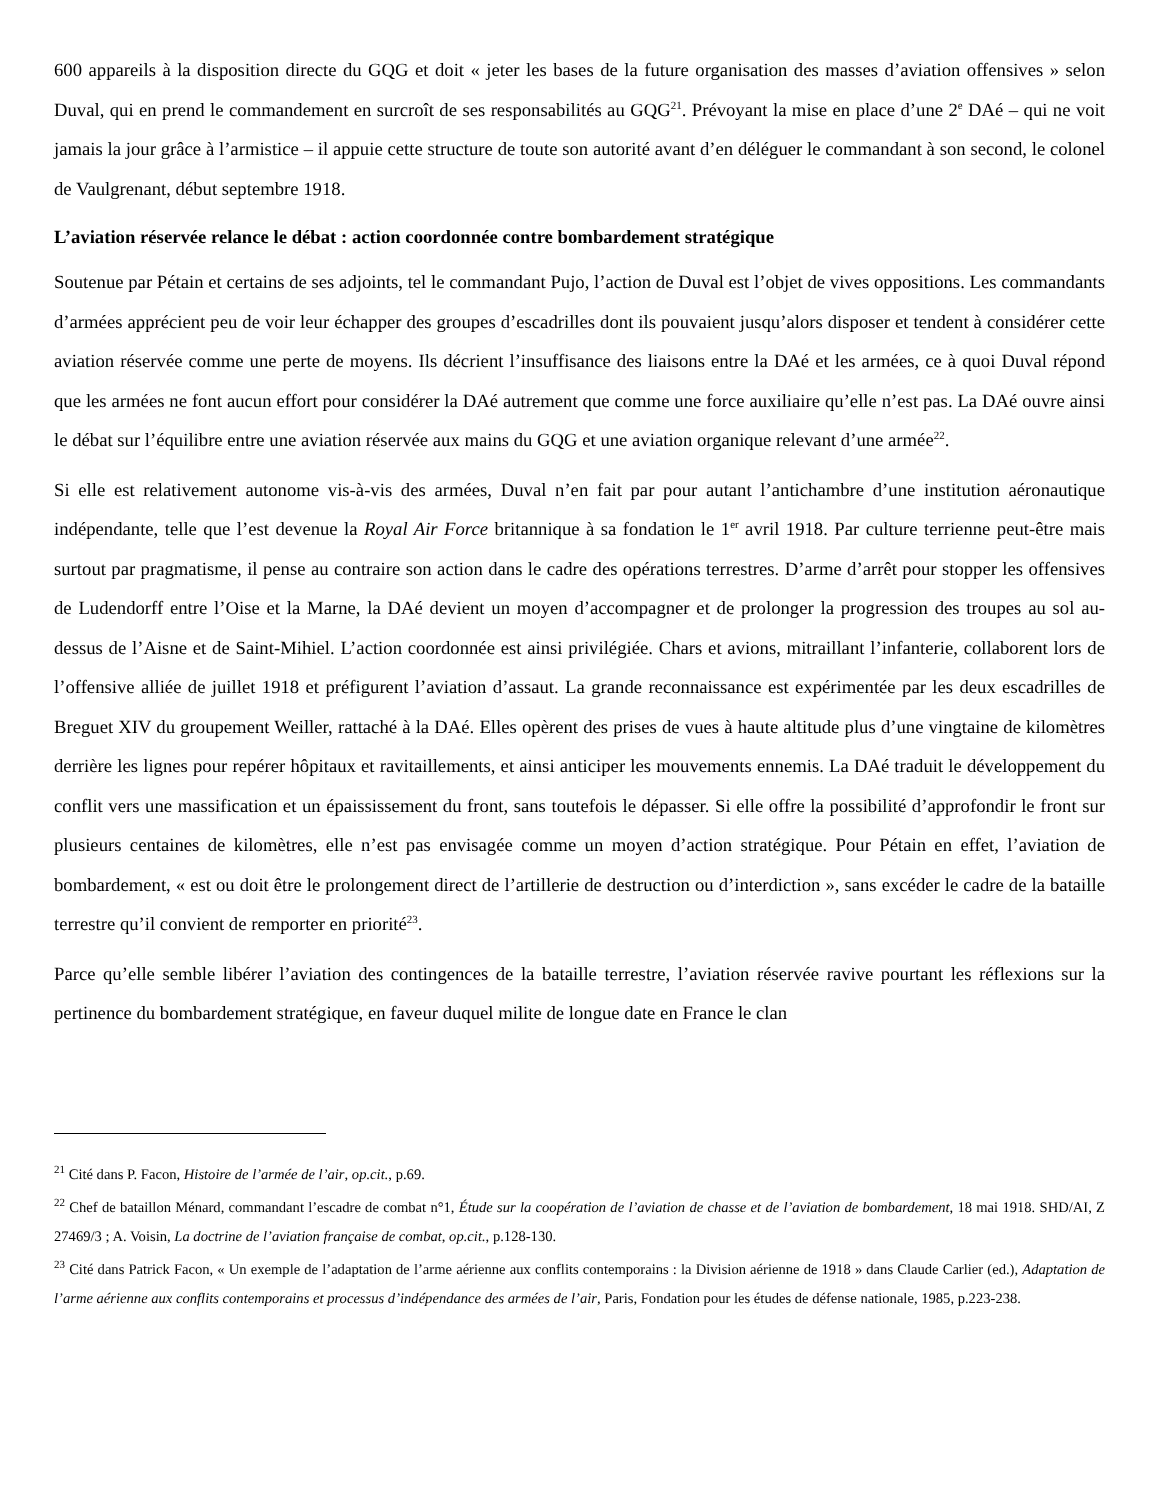600 appareils à la disposition directe du GQG et doit « jeter les bases de la future organisation des masses d’aviation offensives » selon Duval, qui en prend le commandement en surcroît de ses responsabilités au GQG<sup>21</sup>. Prévoyant la mise en place d’une 2<sup>e</sup> DAé – qui ne voit jamais la jour grâce à l’armistice – il appuie cette structure de toute son autorité avant d’en déléguer le commandant à son second, le colonel de Vaulgrenant, début septembre 1918.
L’aviation réservée relance le débat : action coordonnée contre bombardement stratégique
Soutenue par Pétain et certains de ses adjoints, tel le commandant Pujo, l’action de Duval est l’objet de vives oppositions. Les commandants d’armées apprécient peu de voir leur échapper des groupes d’escadrilles dont ils pouvaient jusqu’alors disposer et tendent à considérer cette aviation réservée comme une perte de moyens. Ils décrient l’insuffisance des liaisons entre la DAé et les armées, ce à quoi Duval répond que les armées ne font aucun effort pour considérer la DAé autrement que comme une force auxiliaire qu’elle n’est pas. La DAé ouvre ainsi le débat sur l’équilibre entre une aviation réservée aux mains du GQG et une aviation organique relevant d’une armée<sup>22</sup>.
Si elle est relativement autonome vis-à-vis des armées, Duval n’en fait par pour autant l’antichambre d’une institution aéronautique indépendante, telle que l’est devenue la Royal Air Force britannique à sa fondation le 1<sup>er</sup> avril 1918. Par culture terrienne peut-être mais surtout par pragmatisme, il pense au contraire son action dans le cadre des opérations terrestres. D’arme d’arrêt pour stopper les offensives de Ludendorff entre l’Oise et la Marne, la DAé devient un moyen d’accompagner et de prolonger la progression des troupes au sol au-dessus de l’Aisne et de Saint-Mihiel. L’action coordonnée est ainsi privilégiée. Chars et avions, mitraillant l’infanterie, collaborent lors de l’offensive alliée de juillet 1918 et préfigurent l’aviation d’assaut. La grande reconnaissance est expérimentée par les deux escadrilles de Breguet XIV du groupement Weiller, rattaché à la DAé. Elles opèrent des prises de vues à haute altitude plus d’une vingtaine de kilomètres derrière les lignes pour repérer hôpitaux et ravitaillements, et ainsi anticiper les mouvements ennemis. La DAé traduit le développement du conflit vers une massification et un épaississement du front, sans toutefois le dépasser. Si elle offre la possibilité d’approfondir le front sur plusieurs centaines de kilomètres, elle n’est pas envisagée comme un moyen d’action stratégique. Pour Pétain en effet, l’aviation de bombardement, « est ou doit être le prolongement direct de l’artillerie de destruction ou d’interdiction », sans excéder le cadre de la bataille terrestre qu’il convient de remporter en priorité<sup>23</sup>.
Parce qu’elle semble libérer l’aviation des contingences de la bataille terrestre, l’aviation réservée ravive pourtant les réflexions sur la pertinence du bombardement stratégique, en faveur duquel milite de longue date en France le clan
<sup>21</sup> Cité dans P. Facon, Histoire de l’armée de l’air, op.cit., p.69.
<sup>22</sup> Chef de bataillon Ménard, commandant l’escadre de combat n°1, Étude sur la coopération de l’aviation de chasse et de l’aviation de bombardement, 18 mai 1918. SHD/AI, Z 27469/3 ; A. Voisin, La doctrine de l’aviation française de combat, op.cit., p.128-130.
<sup>23</sup> Cité dans Patrick Facon, « Un exemple de l’adaptation de l’arme aérienne aux conflits contemporains : la Division aérienne de 1918 » dans Claude Carlier (ed.), Adaptation de l’arme aérienne aux conflits contemporains et processus d’indépendance des armées de l’air, Paris, Fondation pour les études de défense nationale, 1985, p.223-238.